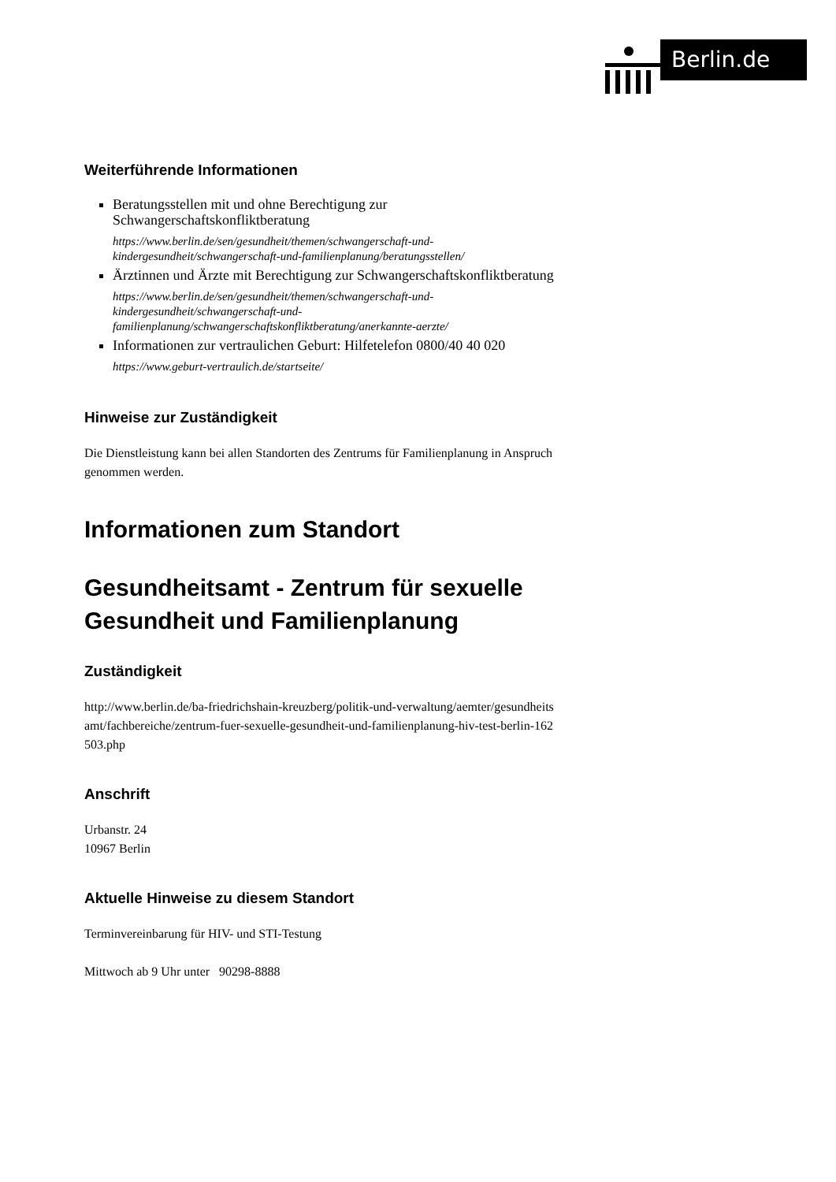Berlin.de
Weiterführende Informationen
Beratungsstellen mit und ohne Berechtigung zur Schwangerschaftskonfliktberatung
https://www.berlin.de/sen/gesundheit/themen/schwangerschaft-und-kindergesundheit/schwangerschaft-und-familienplanung/beratungsstellen/
Ärztinnen und Ärzte mit Berechtigung zur Schwangerschaftskonfliktberatung
https://www.berlin.de/sen/gesundheit/themen/schwangerschaft-und-kindergesundheit/schwangerschaft-und-familienplanung/schwangerschaftskonfliktberatung/anerkannte-aerzte/
Informationen zur vertraulichen Geburt: Hilfetelefon 0800/40 40 020
https://www.geburt-vertraulich.de/startseite/
Hinweise zur Zuständigkeit
Die Dienstleistung kann bei allen Standorten des Zentrums für Familienplanung in Anspruch genommen werden.
Informationen zum Standort
Gesundheitsamt - Zentrum für sexuelle Gesundheit und Familienplanung
Zuständigkeit
http://www.berlin.de/ba-friedrichshain-kreuzberg/politik-und-verwaltung/aemter/gesundheitsamt/fachbereiche/zentrum-fuer-sexuelle-gesundheit-und-familienplanung-hiv-test-berlin-162503.php
Anschrift
Urbanstr. 24
10967 Berlin
Aktuelle Hinweise zu diesem Standort
Terminvereinbarung für HIV- und STI-Testung
Mittwoch ab 9 Uhr unter 90298-8888